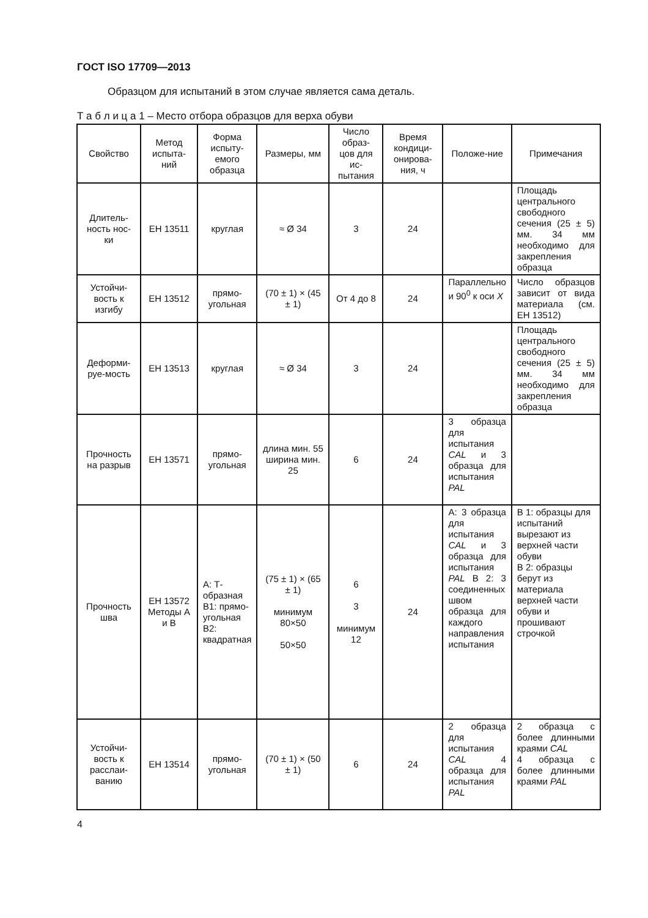ГОСТ ISO 17709—2013
Образцом для испытаний в этом случае является сама деталь.
Т а б л и ц а 1 – Место отбора образцов для верха обуви
| Свойство | Метод испыта-ний | Форма испыту-емого образца | Размеры, мм | Число образ-цов для ис-пытания | Время кондици-онирова-ния, ч | Положе-ние | Примечания |
| --- | --- | --- | --- | --- | --- | --- | --- |
| Длитель-ность нос-ки | ЕН 13511 | круглая | ≈ Ø 34 | 3 | 24 | | Площадь центрального свободного сечения (25 ± 5) мм. 34 мм необходимо для закрепления образца |
| Устойчи-вость к изгибу | ЕН 13512 | прямо-угольная | (70 ± 1) × (45 ± 1) | От 4 до 8 | 24 | Параллельно и 90<sup>0</sup> к оси X | Число образцов зависит от вида материала (см. ЕН 13512) |
| Деформи-руе-мость | ЕН 13513 | круглая | ≈ Ø 34 | 3 | 24 | | Площадь центрального свободного сечения (25 ± 5) мм. 34 мм необходимо для закрепления образца |
| Прочность на разрыв | ЕН 13571 | прямо-угольная | длина мин. 55 ширина мин. 25 | 6 | 24 | 3 образца для испытания CAL и 3 образца для испытания PAL | |
| Прочность шва | ЕН 13572 Методы А и В | А: Т-образная В1: прямо-угольная В2: квадратная | (75 ± 1) × (65 ± 1) минимум 80×50 50×50 | 6 3 минимум 12 | 24 | А: 3 образца для испытания CAL и 3 образца для испытания PAL В 2: 3 соединенных швом образца для каждого направления испытания | В 1: образцы для испытаний вырезают из верхней части обуви В 2: образцы берут из материала верхней части обуви и прошивают строчкой |
| Устойчи-вость к расслаи-ванию | ЕН 13514 | прямо-угольная | (70 ± 1) × (50 ± 1) | 6 | 24 | 2 образца для испытания CAL 4 образца для испытания PAL | 2 образца с более длинными краями CAL 4 образца с более длинными краями PAL |
4